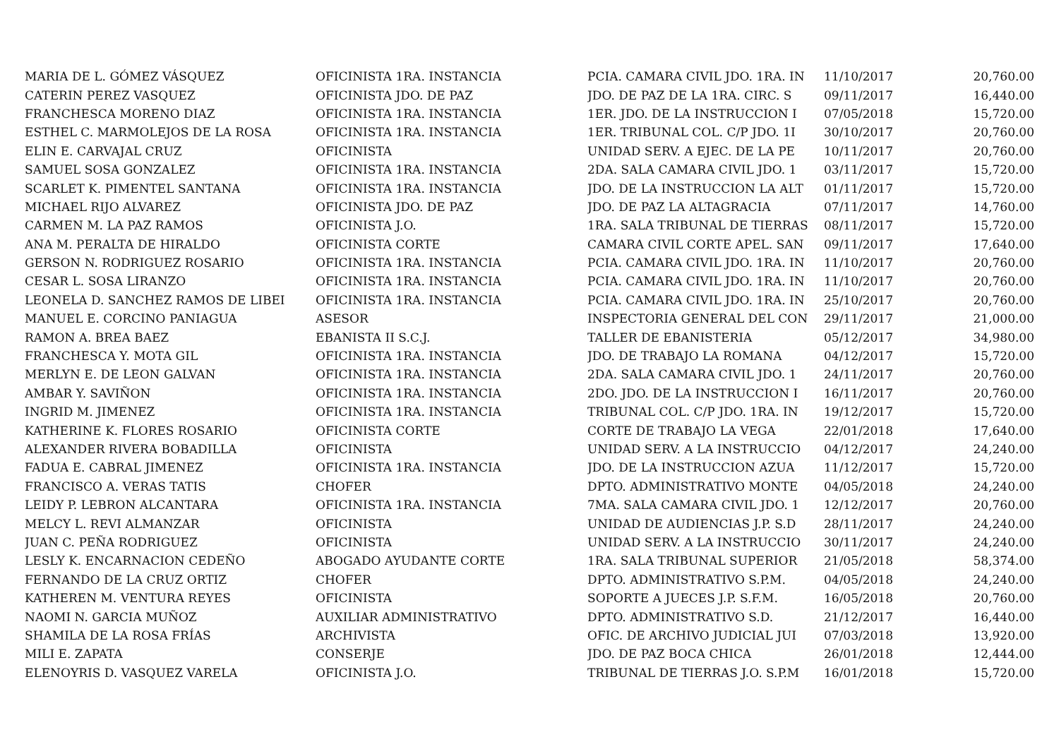| MARIA DE L. GÓMEZ VÁSQUEZ | OFICINISTA 1RA. INSTANCIA | PCIA. CAMARA CIVIL JDO. 1RA. IN | 11/10/2017 | 20,760.00 |
| CATERIN PEREZ VASQUEZ | OFICINISTA JDO. DE PAZ | JDO. DE PAZ DE LA 1RA. CIRC. S | 09/11/2017 | 16,440.00 |
| FRANCHESCA MORENO DIAZ | OFICINISTA 1RA. INSTANCIA | 1ER. JDO. DE LA INSTRUCCION I | 07/05/2018 | 15,720.00 |
| ESTHEL C. MARMOLEJOS DE LA ROSA | OFICINISTA 1RA. INSTANCIA | 1ER. TRIBUNAL COL. C/P JDO. 1I | 30/10/2017 | 20,760.00 |
| ELIN E. CARVAJAL CRUZ | OFICINISTA | UNIDAD SERV. A EJEC. DE LA PE | 10/11/2017 | 20,760.00 |
| SAMUEL SOSA GONZALEZ | OFICINISTA 1RA. INSTANCIA | 2DA. SALA CAMARA CIVIL JDO. 1 | 03/11/2017 | 15,720.00 |
| SCARLET K. PIMENTEL SANTANA | OFICINISTA 1RA. INSTANCIA | JDO. DE LA INSTRUCCION LA ALT | 01/11/2017 | 15,720.00 |
| MICHAEL RIJO ALVAREZ | OFICINISTA JDO. DE PAZ | JDO. DE PAZ LA ALTAGRACIA | 07/11/2017 | 14,760.00 |
| CARMEN M. LA PAZ RAMOS | OFICINISTA J.O. | 1RA. SALA TRIBUNAL DE TIERRAS | 08/11/2017 | 15,720.00 |
| ANA M. PERALTA DE HIRALDO | OFICINISTA CORTE | CAMARA CIVIL CORTE APEL. SAN | 09/11/2017 | 17,640.00 |
| GERSON N. RODRIGUEZ ROSARIO | OFICINISTA 1RA. INSTANCIA | PCIA. CAMARA CIVIL JDO. 1RA. IN | 11/10/2017 | 20,760.00 |
| CESAR L. SOSA LIRANZO | OFICINISTA 1RA. INSTANCIA | PCIA. CAMARA CIVIL JDO. 1RA. IN | 11/10/2017 | 20,760.00 |
| LEONELA D. SANCHEZ RAMOS DE LIBEI | OFICINISTA 1RA. INSTANCIA | PCIA. CAMARA CIVIL JDO. 1RA. IN | 25/10/2017 | 20,760.00 |
| MANUEL E. CORCINO PANIAGUA | ASESOR | INSPECTORIA GENERAL DEL CON | 29/11/2017 | 21,000.00 |
| RAMON A. BREA BAEZ | EBANISTA II S.C.J. | TALLER DE EBANISTERIA | 05/12/2017 | 34,980.00 |
| FRANCHESCA Y. MOTA GIL | OFICINISTA 1RA. INSTANCIA | JDO. DE TRABAJO LA ROMANA | 04/12/2017 | 15,720.00 |
| MERLYN E. DE LEON GALVAN | OFICINISTA 1RA. INSTANCIA | 2DA. SALA CAMARA CIVIL JDO. 1 | 24/11/2017 | 20,760.00 |
| AMBAR Y. SAVIÑON | OFICINISTA 1RA. INSTANCIA | 2DO. JDO. DE LA INSTRUCCION I | 16/11/2017 | 20,760.00 |
| INGRID M. JIMENEZ | OFICINISTA 1RA. INSTANCIA | TRIBUNAL COL. C/P JDO. 1RA. IN | 19/12/2017 | 15,720.00 |
| KATHERINE K. FLORES ROSARIO | OFICINISTA CORTE | CORTE DE TRABAJO LA VEGA | 22/01/2018 | 17,640.00 |
| ALEXANDER RIVERA BOBADILLA | OFICINISTA | UNIDAD SERV. A LA INSTRUCCIO | 04/12/2017 | 24,240.00 |
| FADUA E. CABRAL JIMENEZ | OFICINISTA 1RA. INSTANCIA | JDO. DE LA INSTRUCCION AZUA | 11/12/2017 | 15,720.00 |
| FRANCISCO A. VERAS TATIS | CHOFER | DPTO. ADMINISTRATIVO MONTE | 04/05/2018 | 24,240.00 |
| LEIDY P. LEBRON ALCANTARA | OFICINISTA 1RA. INSTANCIA | 7MA. SALA CAMARA CIVIL JDO. 1 | 12/12/2017 | 20,760.00 |
| MELCY L. REVI ALMANZAR | OFICINISTA | UNIDAD DE AUDIENCIAS J.P. S.D | 28/11/2017 | 24,240.00 |
| JUAN C. PEÑA RODRIGUEZ | OFICINISTA | UNIDAD SERV. A LA INSTRUCCIO | 30/11/2017 | 24,240.00 |
| LESLY K. ENCARNACION CEDEÑO | ABOGADO AYUDANTE CORTE | 1RA. SALA TRIBUNAL SUPERIOR | 21/05/2018 | 58,374.00 |
| FERNANDO DE LA CRUZ ORTIZ | CHOFER | DPTO. ADMINISTRATIVO S.P.M. | 04/05/2018 | 24,240.00 |
| KATHEREN M. VENTURA REYES | OFICINISTA | SOPORTE A JUECES J.P. S.F.M. | 16/05/2018 | 20,760.00 |
| NAOMI N. GARCIA MUÑOZ | AUXILIAR ADMINISTRATIVO | DPTO. ADMINISTRATIVO S.D. | 21/12/2017 | 16,440.00 |
| SHAMILA DE LA ROSA FRÍAS | ARCHIVISTA | OFIC. DE ARCHIVO JUDICIAL JUI | 07/03/2018 | 13,920.00 |
| MILI E. ZAPATA | CONSERJE | JDO. DE PAZ BOCA CHICA | 26/01/2018 | 12,444.00 |
| ELENOYRIS D. VASQUEZ VARELA | OFICINISTA J.O. | TRIBUNAL DE TIERRAS J.O. S.P.M | 16/01/2018 | 15,720.00 |